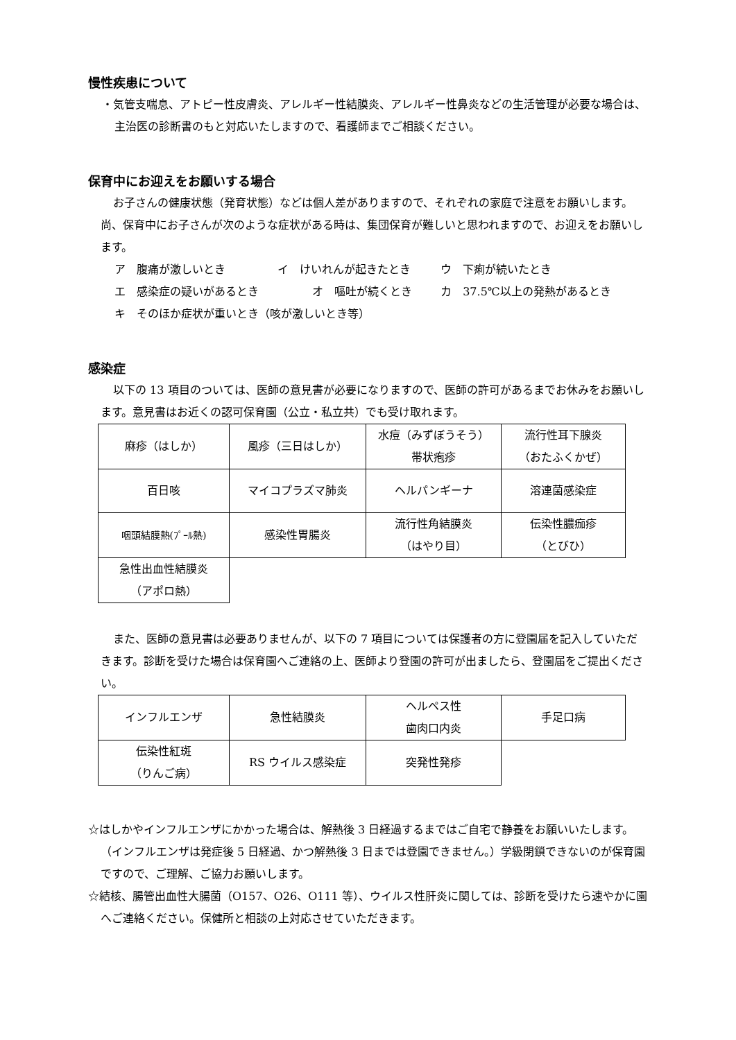慢性疾患について
・気管支喘息、アトピー性皮膚炎、アレルギー性結膜炎、アレルギー性鼻炎などの生活管理が必要な場合は、主治医の診断書のもと対応いたしますので、看護師までご相談ください。
保育中にお迎えをお願いする場合
お子さんの健康状態（発育状態）などは個人差がありますので、それぞれの家庭で注意をお願いします。尚、保育中にお子さんが次のような症状がある時は、集団保育が難しいと思われますので、お迎えをお願いします。
ア　腹痛が激しいとき イ　けいれんが起きたとき ウ　下痢が続いたとき
エ　感染症の疑いがあるとき オ　嘔吐が続くとき カ　37.5℃以上の発熱があるとき
キ　そのほか症状が重いとき（咳が激しいとき等）
感染症
以下の 13 項目のついては、医師の意見書が必要になりますので、医師の許可があるまでお休みをお願いします。意見書はお近くの認可保育園（公立・私立共）でも受け取れます。
| 麻疹（はしか） | 風疹（三日はしか） | 水痘（みずぼうそう） 帯状疱疹 | 流行性耳下腺炎 （おたふくかぜ） |
| 百日咳 | マイコプラズマ肺炎 | ヘルパンギーナ | 溶連菌感染症 |
| 咽頭結膜熱(ﾌﾟｰﾙ熱) | 感染性胃腸炎 | 流行性角結膜炎 （はやり目） | 伝染性膿痂疹 （とびひ） |
| 急性出血性結膜炎 （アポロ熱） | | | |
また、医師の意見書は必要ありませんが、以下の 7 項目については保護者の方に登園届を記入していただきます。診断を受けた場合は保育園へご連絡の上、医師より登園の許可が出ましたら、登園届をご提出ください。
| インフルエンザ | 急性結膜炎 | ヘルペス性 歯肉口内炎 | 手足口病 |
| 伝染性紅斑 （りんご病） | RS ウイルス感染症 | 突発性発疹 | |
☆はしかやインフルエンザにかかった場合は、解熱後 3 日経過するまではご自宅で静養をお願いいたします。（インフルエンザは発症後 5 日経過、かつ解熱後 3 日までは登園できません。）学級閉鎖できないのが保育園ですので、ご理解、ご協力お願いします。
☆結核、腸管出血性大腸菌（O157、O26、O111 等）、ウイルス性肝炎に関しては、診断を受けたら速やかに園へご連絡ください。保健所と相談の上対応させていただきます。